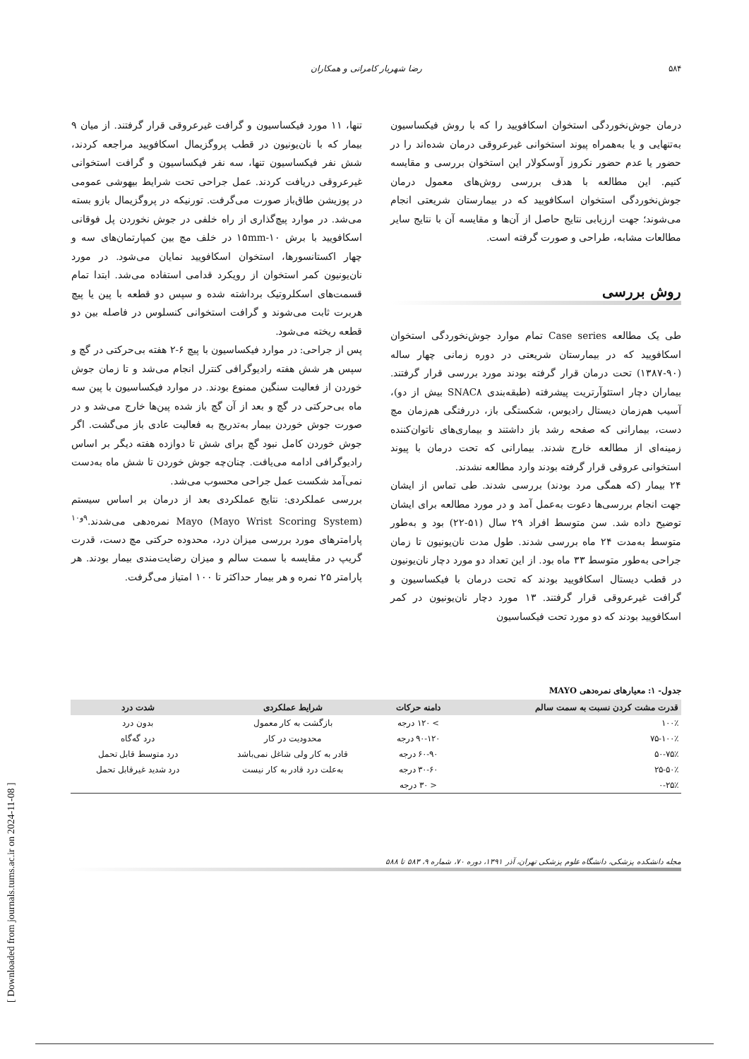۵۸۴ رضا شهریار کامرانی و همکاران
درمان جوش‌نخوردگی استخوان اسکافویید را که با روش فیکساسیون به‌تنهایی و یا به‌همراه پیوند استخوانی غیرعروقی درمان شده‌اند را در حضور یا عدم حضور نکروز آوسکولار این استخوان بررسی و مقایسه کنیم. این مطالعه با هدف بررسی روش‌های معمول درمان جوش‌نخوردگی استخوان اسکافویید که در بیمارستان شریعتی انجام می‌شوند؛ جهت ارزیابی نتایج حاصل از آن‌ها و مقایسه آن با نتایج سایر مطالعات مشابه، طراحی و صورت گرفته است.
روش بررسی
طی یک مطالعه Case series تمام موارد جوش‌نخوردگی استخوان اسکافویید که در بیمارستان شریعتی در دوره زمانی چهار ساله (۹۰-۱۳۸۷) تحت درمان قرار گرفته بودند مورد بررسی قرار گرفتند. بیماران دچار استئوآرتریت پیشرفته (طبقه‌بندی SNAC۸ بیش از دو)، آسیب هم‌زمان دیستال رادیوس، شکستگی باز، دررفتگی هم‌زمان مچ دست، بیمارانی که صفحه رشد باز داشتند و بیماری‌های ناتوان‌کننده زمینه‌ای از مطالعه خارج شدند. بیمارانی که تحت درمان با پیوند استخوانی عروقی قرار گرفته بودند وارد مطالعه نشدند.
۲۴ بیمار (که همگی مرد بودند) بررسی شدند. طی تماس از ایشان جهت انجام بررسی‌ها دعوت به‌عمل آمد و در مورد مطالعه برای ایشان توضیح داده شد. سن متوسط افراد ۲۹ سال (۵۱-۲۲) بود و به‌طور متوسط به‌مدت ۲۴ ماه بررسی شدند. طول مدت نان‌یونیون تا زمان جراحی به‌طور متوسط ۳۳ ماه بود. از این تعداد دو مورد دچار نان‌یونیون در قطب دیستال اسکافویید بودند که تحت درمان با فیکساسیون و گرافت غیرعروقی قرار گرفتند. ۱۳ مورد دچار نان‌یونیون در کمر اسکافویید بودند که دو مورد تحت فیکساسیون
تنها، ۱۱ مورد فیکساسیون و گرافت غیرعروقی قرار گرفتند. از میان ۹ بیمار که با نان‌یونیون در قطب پروگزیمال اسکافویید مراجعه کردند، شش نفر فیکساسیون تنها، سه نفر فیکساسیون و گرافت استخوانی غیرعروقی دریافت کردند. عمل جراحی تحت شرایط بیهوشی عمومی در پوزیشن طاق‌باز صورت می‌گرفت. تورنیکه در پروگزیمال بازو بسته می‌شد. در موارد پیچ‌گذاری از راه خلفی در جوش نخوردن پل فوقانی اسکافویید با برش ۱۰-۱۵mm در خلف مچ بین کمپارتمان‌های سه و چهار اکستانسورها، استخوان اسکافویید نمایان می‌شود. در مورد نان‌یونیون کمر استخوان از رویکرد قدامی استفاده می‌شد. ابتدا تمام قسمت‌های اسکلروتیک برداشته شده و سپس دو قطعه با پین یا پیچ هربرت ثابت می‌شوند و گرافت استخوانی کنسلوس در فاصله بین دو قطعه ریخته می‌شود.
پس از جراحی: در موارد فیکساسیون با پیچ ۶-۲ هفته بی‌حرکتی در گچ و سپس هر شش هفته رادیوگرافی کنترل انجام می‌شد و تا زمان جوش خوردن از فعالیت سنگین ممنوع بودند. در موارد فیکساسیون با پین سه ماه بی‌حرکتی در گچ و بعد از آن گچ باز شده پین‌ها خارج می‌شد و در صورت جوش خوردن بیمار به‌تدریج به فعالیت عادی باز می‌گشت. اگر جوش خوردن کامل نبود گچ برای شش تا دوازده هفته دیگر بر اساس رادیوگرافی ادامه می‌یافت. چنان‌چه جوش خوردن تا شش ماه به‌دست نمی‌آمد شکست عمل جراحی محسوب می‌شد.
بررسی عملکردی: نتایج عملکردی بعد از درمان بر اساس سیستم Mayo (Mayo Wrist Scoring System) نمره‌دهی می‌شدند.<sup>۹و۱۰</sup> پارامترهای مورد بررسی میزان درد، محدوده حرکتی مچ دست، قدرت گریپ در مقایسه با سمت سالم و میزان رضایت‌مندی بیمار بودند. هر پارامتر ۲۵ نمره و هر بیمار حداکثر تا ۱۰۰ امتیاز می‌گرفت.
جدول- ۱: معیارهای نمره‌دهی MAYO
| قدرت مشت کردن نسبت به سمت سالم | دامنه حرکات | شرایط عملکردی | شدت درد |
| --- | --- | --- | --- |
| ۱۰۰٪ | > ۱۲۰ درجه | بازگشت به کار معمول | بدون درد |
| ۷۵-۱۰۰٪ | ۹۰-۱۲۰ درجه | محدودیت در کار | درد گه‌گاه |
| ۵۰-۷۵٪ | ۶۰-۹۰ درجه | قادر به کار ولی شاغل نمی‌باشد | درد متوسط قابل تحمل |
| ۲۵-۵۰٪ | ۳۰-۶۰ درجه | به‌علت درد قادر به کار نیست | درد شدید غیرقابل تحمل |
| ۰-۲۵٪ | < ۳۰ درجه | | |
مجله دانشکده پزشکی، دانشگاه علوم پزشکی تهران، آذر ۱۳۹۱، دوره ۷۰، شماره ۹، ۵۸۳ تا ۵۸۸
[ Downloaded from journals.tums.ac.ir on 2024-11-08 ]